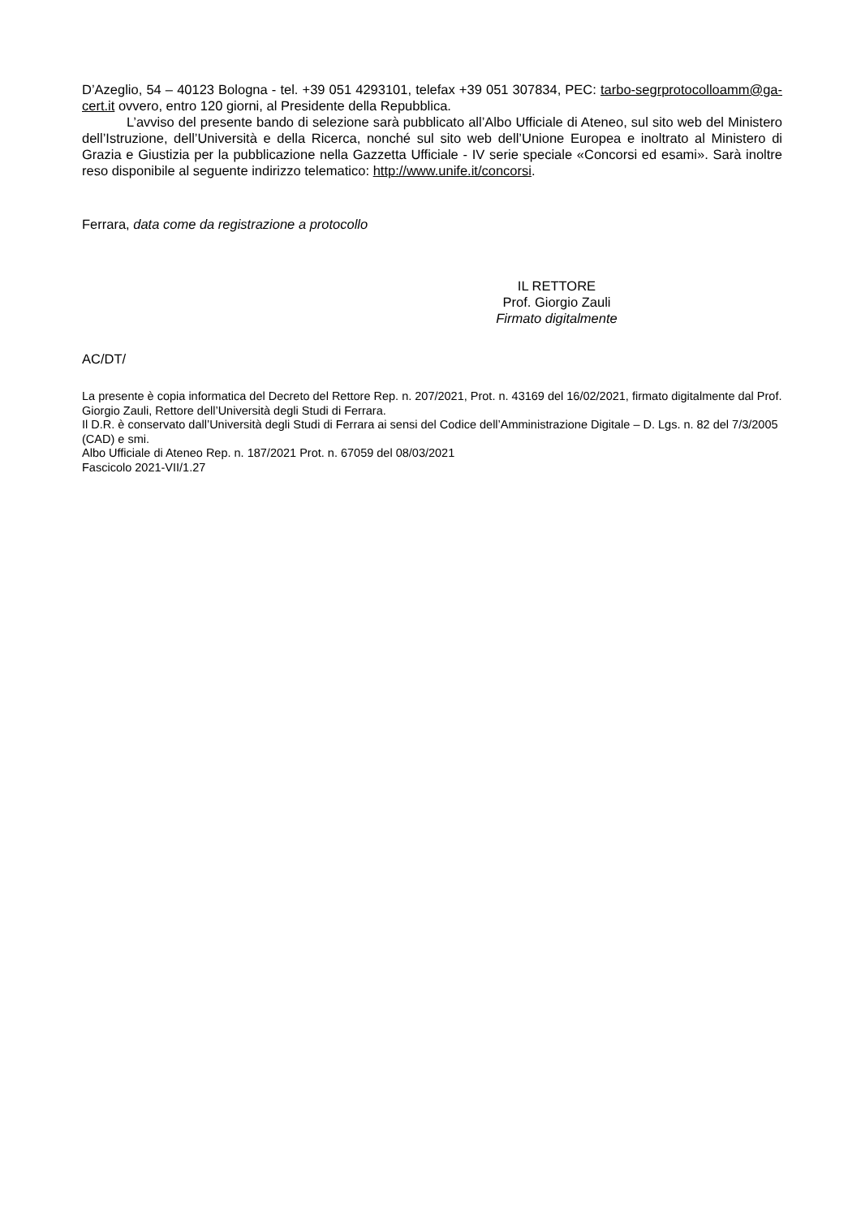D’Azeglio, 54 – 40123 Bologna - tel. +39 051 4293101, telefax +39 051 307834, PEC: tarbo-segrprotocolloamm@ga-cert.it ovvero, entro 120 giorni, al Presidente della Repubblica.
L’avviso del presente bando di selezione sarà pubblicato all’Albo Ufficiale di Ateneo, sul sito web del Ministero dell’Istruzione, dell’Università e della Ricerca, nonché sul sito web dell’Unione Europea e inoltrato al Ministero di Grazia e Giustizia per la pubblicazione nella Gazzetta Ufficiale - IV serie speciale «Concorsi ed esami». Sarà inoltre reso disponibile al seguente indirizzo telematico: http://www.unife.it/concorsi.
Ferrara, data come da registrazione a protocollo
IL RETTORE
Prof. Giorgio Zauli
Firmato digitalmente
AC/DT/
La presente è copia informatica del Decreto del Rettore Rep. n. 207/2021, Prot. n. 43169 del 16/02/2021, firmato digitalmente dal Prof. Giorgio Zauli, Rettore dell’Università degli Studi di Ferrara.
Il D.R. è conservato dall’Università degli Studi di Ferrara ai sensi del Codice dell’Amministrazione Digitale – D. Lgs. n. 82 del 7/3/2005 (CAD) e smi.
Albo Ufficiale di Ateneo Rep. n. 187/2021 Prot. n. 67059 del 08/03/2021
Fascicolo 2021-VII/1.27